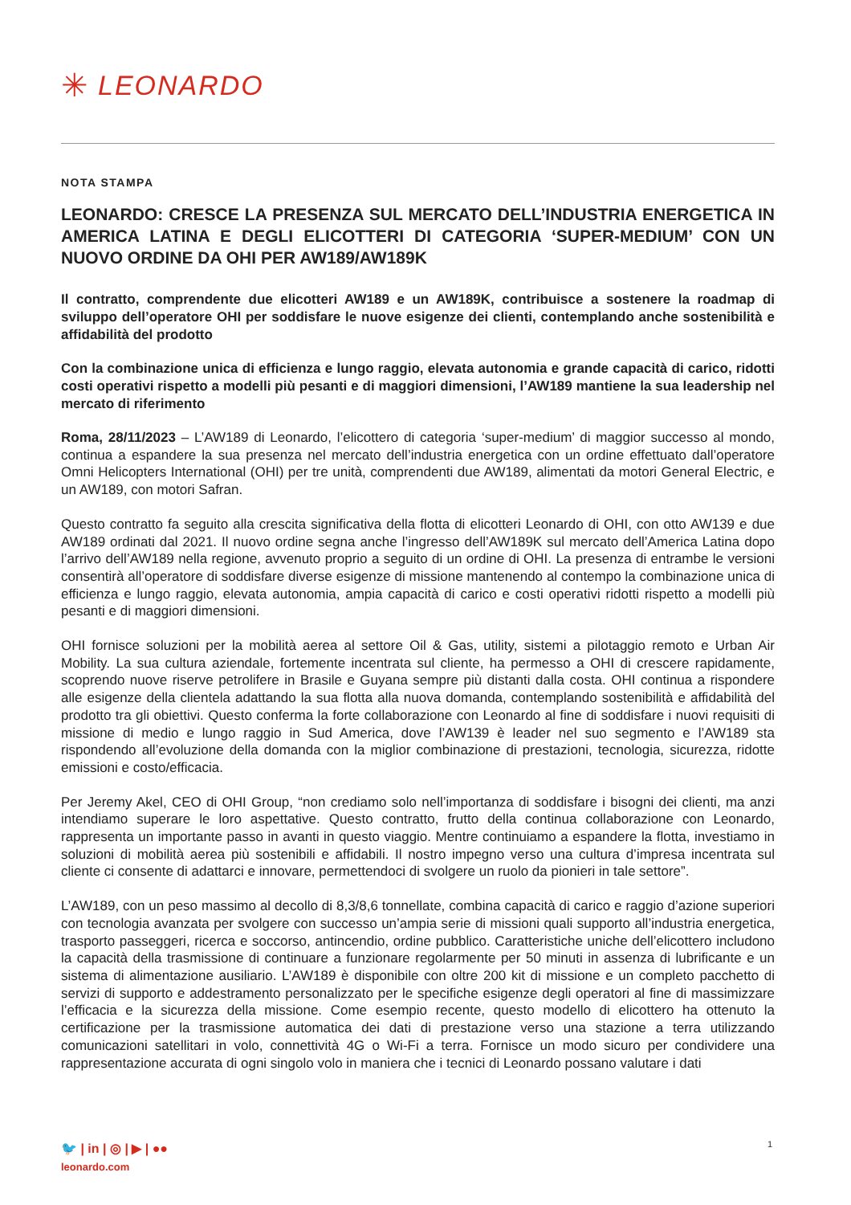✳ LEONARDO
NOTA STAMPA
LEONARDO: CRESCE LA PRESENZA SUL MERCATO DELL’INDUSTRIA ENERGETICA IN AMERICA LATINA E DEGLI ELICOTTERI DI CATEGORIA ‘SUPER-MEDIUM’ CON UN NUOVO ORDINE DA OHI PER AW189/AW189K
Il contratto, comprendente due elicotteri AW189 e un AW189K, contribuisce a sostenere la roadmap di sviluppo dell’operatore OHI per soddisfare le nuove esigenze dei clienti, contemplando anche sostenibilità e affidabilità del prodotto
Con la combinazione unica di efficienza e lungo raggio, elevata autonomia e grande capacità di carico, ridotti costi operativi rispetto a modelli più pesanti e di maggiori dimensioni, l’AW189 mantiene la sua leadership nel mercato di riferimento
Roma, 28/11/2023 – L’AW189 di Leonardo, l’elicottero di categoria ‘super-medium’ di maggior successo al mondo, continua a espandere la sua presenza nel mercato dell’industria energetica con un ordine effettuato dall’operatore Omni Helicopters International (OHI) per tre unità, comprendenti due AW189, alimentati da motori General Electric, e un AW189, con motori Safran.
Questo contratto fa seguito alla crescita significativa della flotta di elicotteri Leonardo di OHI, con otto AW139 e due AW189 ordinati dal 2021. Il nuovo ordine segna anche l’ingresso dell’AW189K sul mercato dell’America Latina dopo l’arrivo dell’AW189 nella regione, avvenuto proprio a seguito di un ordine di OHI. La presenza di entrambe le versioni consentirà all’operatore di soddisfare diverse esigenze di missione mantenendo al contempo la combinazione unica di efficienza e lungo raggio, elevata autonomia, ampia capacità di carico e costi operativi ridotti rispetto a modelli più pesanti e di maggiori dimensioni.
OHI fornisce soluzioni per la mobilità aerea al settore Oil & Gas, utility, sistemi a pilotaggio remoto e Urban Air Mobility. La sua cultura aziendale, fortemente incentrata sul cliente, ha permesso a OHI di crescere rapidamente, scoprendo nuove riserve petrolifere in Brasile e Guyana sempre più distanti dalla costa. OHI continua a rispondere alle esigenze della clientela adattando la sua flotta alla nuova domanda, contemplando sostenibilità e affidabilità del prodotto tra gli obiettivi. Questo conferma la forte collaborazione con Leonardo al fine di soddisfare i nuovi requisiti di missione di medio e lungo raggio in Sud America, dove l’AW139 è leader nel suo segmento e l’AW189 sta rispondendo all’evoluzione della domanda con la miglior combinazione di prestazioni, tecnologia, sicurezza, ridotte emissioni e costo/efficacia.
Per Jeremy Akel, CEO di OHI Group, “non crediamo solo nell’importanza di soddisfare i bisogni dei clienti, ma anzi intendiamo superare le loro aspettative. Questo contratto, frutto della continua collaborazione con Leonardo, rappresenta un importante passo in avanti in questo viaggio. Mentre continuiamo a espandere la flotta, investiamo in soluzioni di mobilità aerea più sostenibili e affidabili. Il nostro impegno verso una cultura d’impresa incentrata sul cliente ci consente di adattarci e innovare, permettendoci di svolgere un ruolo da pionieri in tale settore”.
L’AW189, con un peso massimo al decollo di 8,3/8,6 tonnellate, combina capacità di carico e raggio d’azione superiori con tecnologia avanzata per svolgere con successo un’ampia serie di missioni quali supporto all’industria energetica, trasporto passeggeri, ricerca e soccorso, antincendio, ordine pubblico. Caratteristiche uniche dell’elicottero includono la capacità della trasmissione di continuare a funzionare regolarmente per 50 minuti in assenza di lubrificante e un sistema di alimentazione ausiliario. L’AW189 è disponibile con oltre 200 kit di missione e un completo pacchetto di servizi di supporto e addestramento personalizzato per le specifiche esigenze degli operatori al fine di massimizzare l’efficacia e la sicurezza della missione. Come esempio recente, questo modello di elicottero ha ottenuto la certificazione per la trasmissione automatica dei dati di prestazione verso una stazione a terra utilizzando comunicazioni satellitari in volo, connettività 4G o Wi-Fi a terra. Fornisce un modo sicuro per condividere una rappresentazione accurata di ogni singolo volo in maniera che i tecnici di Leonardo possano valutare i dati
1
🐦 | in | ◎ | ▶ | ●●
leonardo.com